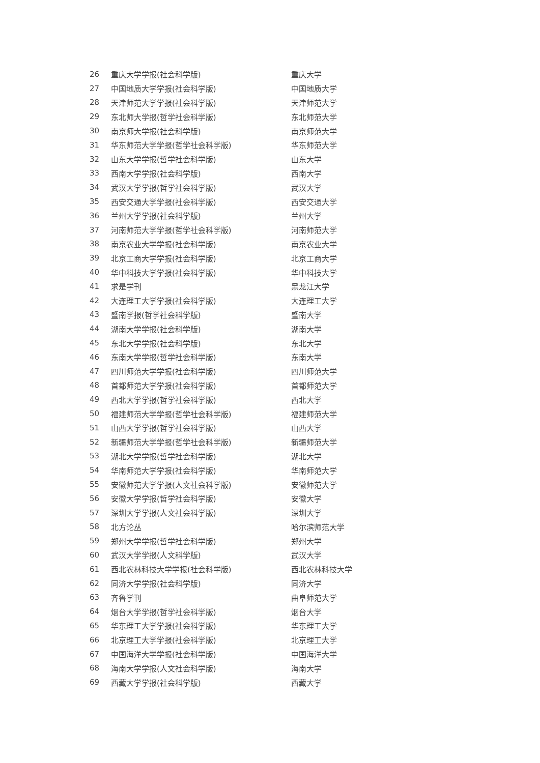| 26 | 重庆大学学报(社会科学版) | 重庆大学 |
| 27 | 中国地质大学学报(社会科学版) | 中国地质大学 |
| 28 | 天津师范大学学报(社会科学版) | 天津师范大学 |
| 29 | 东北师大学报(哲学社会科学版) | 东北师范大学 |
| 30 | 南京师大学报(社会科学版) | 南京师范大学 |
| 31 | 华东师范大学学报(哲学社会科学版) | 华东师范大学 |
| 32 | 山东大学学报(哲学社会科学版) | 山东大学 |
| 33 | 西南大学学报(社会科学版) | 西南大学 |
| 34 | 武汉大学学报(哲学社会科学版) | 武汉大学 |
| 35 | 西安交通大学学报(社会科学版) | 西安交通大学 |
| 36 | 兰州大学学报(社会科学版) | 兰州大学 |
| 37 | 河南师范大学学报(哲学社会科学版) | 河南师范大学 |
| 38 | 南京农业大学学报(社会科学版) | 南京农业大学 |
| 39 | 北京工商大学学报(社会科学版) | 北京工商大学 |
| 40 | 华中科技大学学报(社会科学版) | 华中科技大学 |
| 41 | 求是学刊 | 黑龙江大学 |
| 42 | 大连理工大学学报(社会科学版) | 大连理工大学 |
| 43 | 暨南学报(哲学社会科学版) | 暨南大学 |
| 44 | 湖南大学学报(社会科学版) | 湖南大学 |
| 45 | 东北大学学报(社会科学版) | 东北大学 |
| 46 | 东南大学学报(哲学社会科学版) | 东南大学 |
| 47 | 四川师范大学学报(社会科学版) | 四川师范大学 |
| 48 | 首都师范大学学报(社会科学版) | 首都师范大学 |
| 49 | 西北大学学报(哲学社会科学版) | 西北大学 |
| 50 | 福建师范大学学报(哲学社会科学版) | 福建师范大学 |
| 51 | 山西大学学报(哲学社会科学版) | 山西大学 |
| 52 | 新疆师范大学学报(哲学社会科学版) | 新疆师范大学 |
| 53 | 湖北大学学报(哲学社会科学版) | 湖北大学 |
| 54 | 华南师范大学学报(社会科学版) | 华南师范大学 |
| 55 | 安徽师范大学学报(人文社会科学版) | 安徽师范大学 |
| 56 | 安徽大学学报(哲学社会科学版) | 安徽大学 |
| 57 | 深圳大学学报(人文社会科学版) | 深圳大学 |
| 58 | 北方论丛 | 哈尔滨师范大学 |
| 59 | 郑州大学学报(哲学社会科学版) | 郑州大学 |
| 60 | 武汉大学学报(人文科学版) | 武汉大学 |
| 61 | 西北农林科技大学学报(社会科学版) | 西北农林科技大学 |
| 62 | 同济大学学报(社会科学版) | 同济大学 |
| 63 | 齐鲁学刊 | 曲阜师范大学 |
| 64 | 烟台大学学报(哲学社会科学版) | 烟台大学 |
| 65 | 华东理工大学学报(社会科学版) | 华东理工大学 |
| 66 | 北京理工大学学报(社会科学版) | 北京理工大学 |
| 67 | 中国海洋大学学报(社会科学版) | 中国海洋大学 |
| 68 | 海南大学学报(人文社会科学版) | 海南大学 |
| 69 | 西藏大学学报(社会科学版) | 西藏大学 |